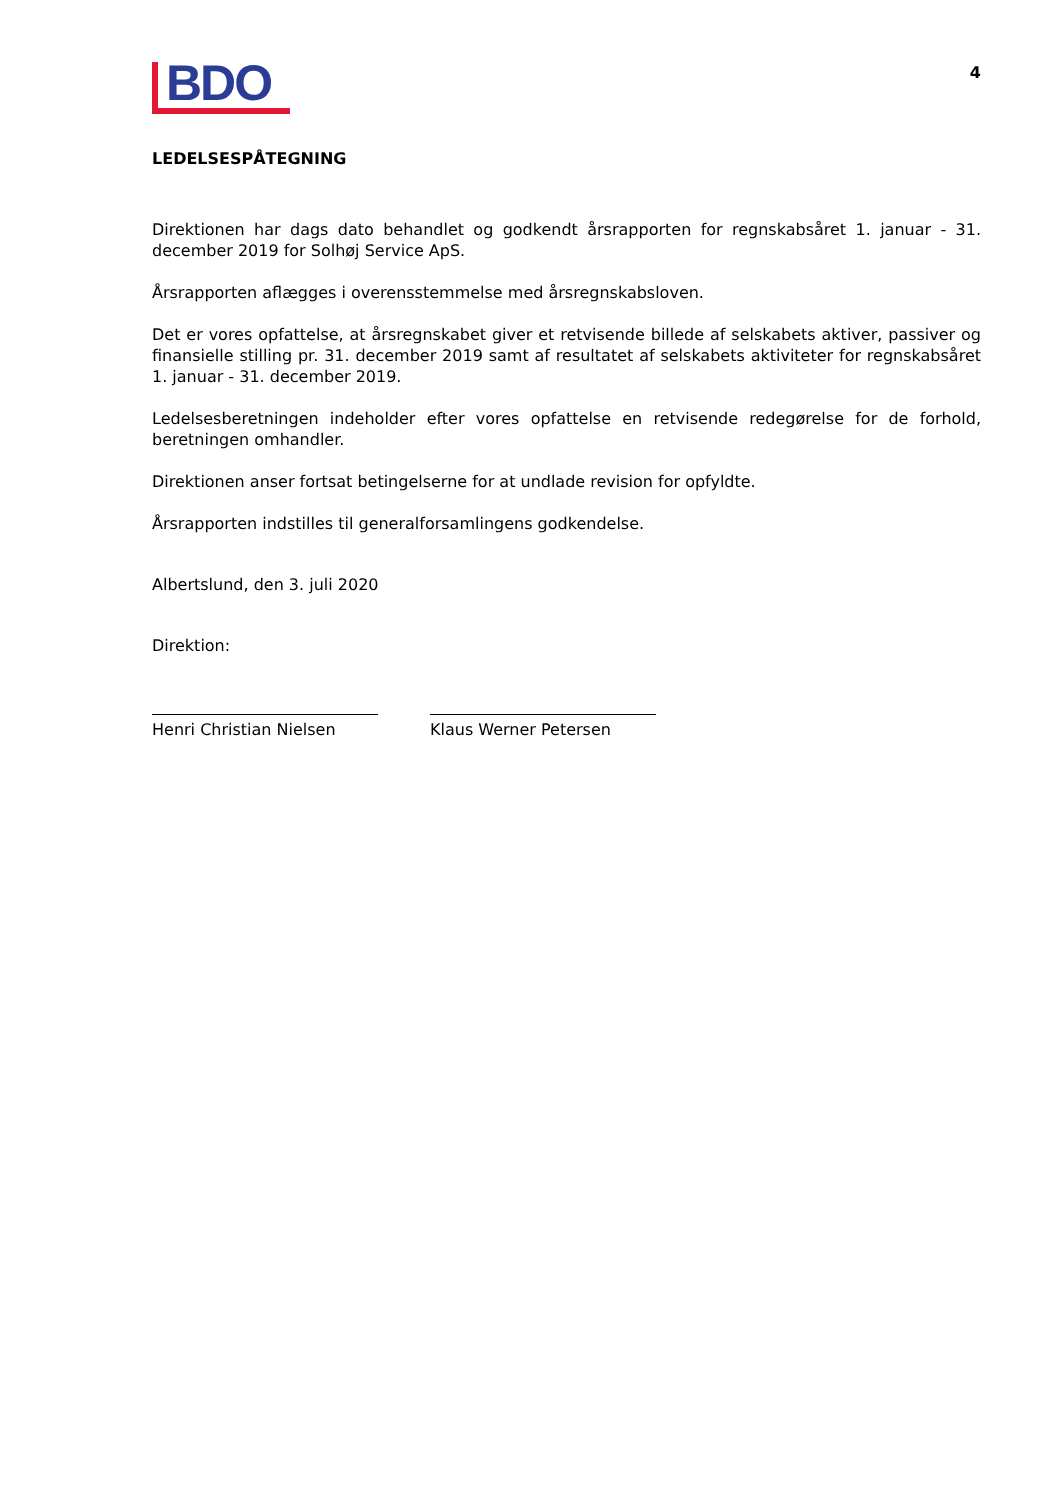BDO
4
LEDELSESPÅTEGNING
Direktionen har dags dato behandlet og godkendt årsrapporten for regnskabsåret 1. januar - 31. december 2019 for Solhøj Service ApS.
Årsrapporten aflægges i overensstemmelse med årsregnskabsloven.
Det er vores opfattelse, at årsregnskabet giver et retvisende billede af selskabets aktiver, passiver og finansielle stilling pr. 31. december 2019 samt af resultatet af selskabets aktiviteter for regnskabsåret 1. januar - 31. december 2019.
Ledelsesberetningen indeholder efter vores opfattelse en retvisende redegørelse for de forhold, beretningen omhandler.
Direktionen anser fortsat betingelserne for at undlade revision for opfyldte.
Årsrapporten indstilles til generalforsamlingens godkendelse.
Albertslund, den 3. juli 2020
Direktion:
Henri Christian Nielsen Klaus Werner Petersen